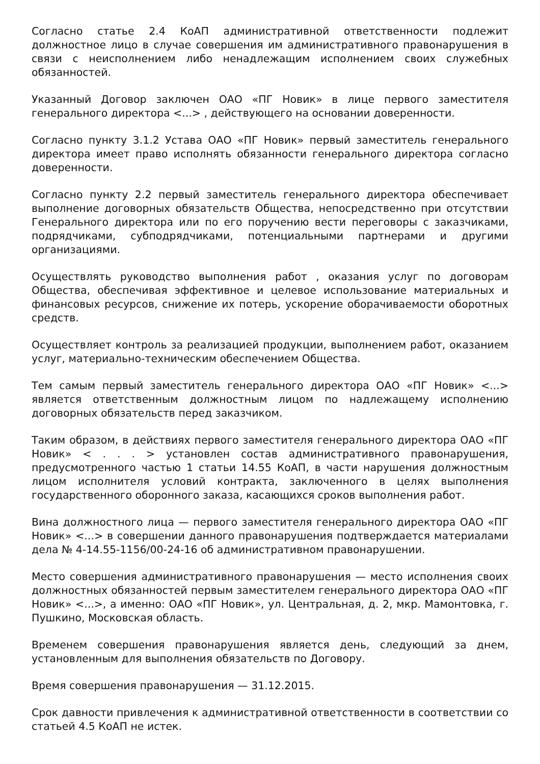Согласно статье 2.4 КоАП административной ответственности подлежит должностное лицо в случае совершения им административного правонарушения в связи с неисполнением либо ненадлежащим исполнением своих служебных обязанностей.
Указанный Договор заключен ОАО «ПГ Новик» в лице первого заместителя генерального директора <...> , действующего на основании доверенности.
Согласно пункту 3.1.2 Устава ОАО «ПГ Новик» первый заместитель генерального директора имеет право исполнять обязанности генерального директора согласно доверенности.
Согласно пункту 2.2 первый заместитель генерального директора обеспечивает выполнение договорных обязательств Общества, непосредственно при отсутствии Генерального директора или по его поручению вести переговоры с заказчиками, подрядчиками, субподрядчиками, потенциальными партнерами и другими организациями.
Осуществлять руководство выполнения работ , оказания услуг по договорам Общества, обеспечивая эффективное и целевое использование материальных и финансовых ресурсов, снижение их потерь, ускорение оборачиваемости оборотных средств.
Осуществляет контроль за реализацией продукции, выполнением работ, оказанием услуг, материально-техническим обеспечением Общества.
Тем самым первый заместитель генерального директора ОАО «ПГ Новик» <...> является ответственным должностным лицом по надлежащему исполнению договорных обязательств перед заказчиком.
Таким образом, в действиях первого заместителя генерального директора ОАО «ПГ Новик» < . . . > установлен состав административного правонарушения, предусмотренного частью 1 статьи 14.55 КоАП, в части нарушения должностным лицом исполнителя условий контракта, заключенного в целях выполнения государственного оборонного заказа, касающихся сроков выполнения работ.
Вина должностного лица — первого заместителя генерального директора ОАО «ПГ Новик» <...> в совершении данного правонарушения подтверждается материалами дела № 4-14.55-1156/00-24-16 об административном правонарушении.
Место совершения административного правонарушения — место исполнения своих должностных обязанностей первым заместителем генерального директора ОАО «ПГ Новик» <...>, а именно: ОАО «ПГ Новик», ул. Центральная, д. 2, мкр. Мамонтовка, г. Пушкино, Московская область.
Временем совершения правонарушения является день, следующий за днем, установленным для выполнения обязательств по Договору.
Время совершения правонарушения — 31.12.2015.
Срок давности привлечения к административной ответственности в соответствии со статьей 4.5 КоАП не истек.